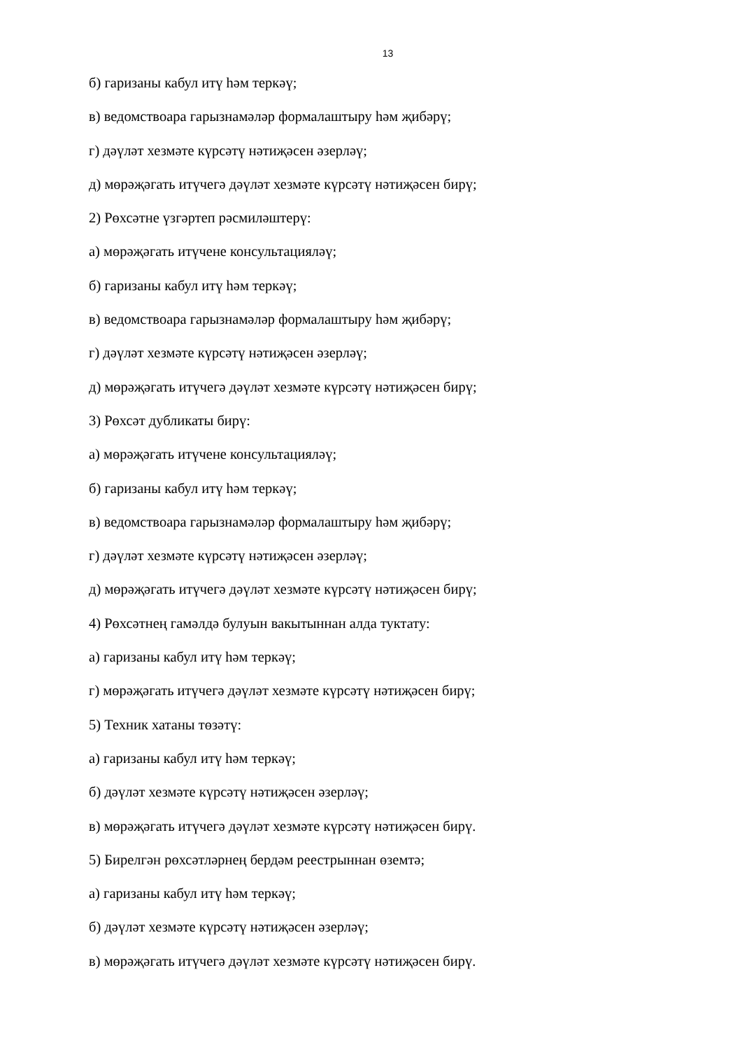13
б) гаризаны кабул итү һәм теркәү;
в) ведомствоара гарызнамәләр формалаштыру һәм җибәрү;
г) дәүләт хезмәте күрсәтү нәтиҗәсен әзерләү;
д) мөрәҗәгать итүчегә дәүләт хезмәте күрсәтү нәтиҗәсен бирү;
2) Рөхсәтне үзгәртеп рәсмиләштерү:
а) мөрәҗәгать итүчене консультацияләү;
б) гаризаны кабул итү һәм теркәү;
в) ведомствоара гарызнамәләр формалаштыру һәм җибәрү;
г) дәүләт хезмәте күрсәтү нәтиҗәсен әзерләү;
д) мөрәҗәгать итүчегә дәүләт хезмәте күрсәтү нәтиҗәсен бирү;
3) Рөхсәт дубликаты бирү:
а) мөрәҗәгать итүчене консультацияләү;
б) гаризаны кабул итү һәм теркәү;
в) ведомствоара гарызнамәләр формалаштыру һәм җибәрү;
г) дәүләт хезмәте күрсәтү нәтиҗәсен әзерләү;
д) мөрәҗәгать итүчегә дәүләт хезмәте күрсәтү нәтиҗәсен бирү;
4) Рөхсәтнең гамәлдә булуын вакытыннан алда туктату:
а) гаризаны кабул итү һәм теркәү;
г) мөрәҗәгать итүчегә дәүләт хезмәте күрсәтү нәтиҗәсен бирү;
5) Техник хатаны төзәтү:
а) гаризаны кабул итү һәм теркәү;
б) дәүләт хезмәте күрсәтү нәтиҗәсен әзерләү;
в) мөрәҗәгать итүчегә дәүләт хезмәте күрсәтү нәтиҗәсен бирү.
5) Бирелгән рөхсәтләрнең бердәм реестрыннан өземтә;
а) гаризаны кабул итү һәм теркәү;
б) дәүләт хезмәте күрсәтү нәтиҗәсен әзерләү;
в) мөрәҗәгать итүчегә дәүләт хезмәте күрсәтү нәтиҗәсен бирү.